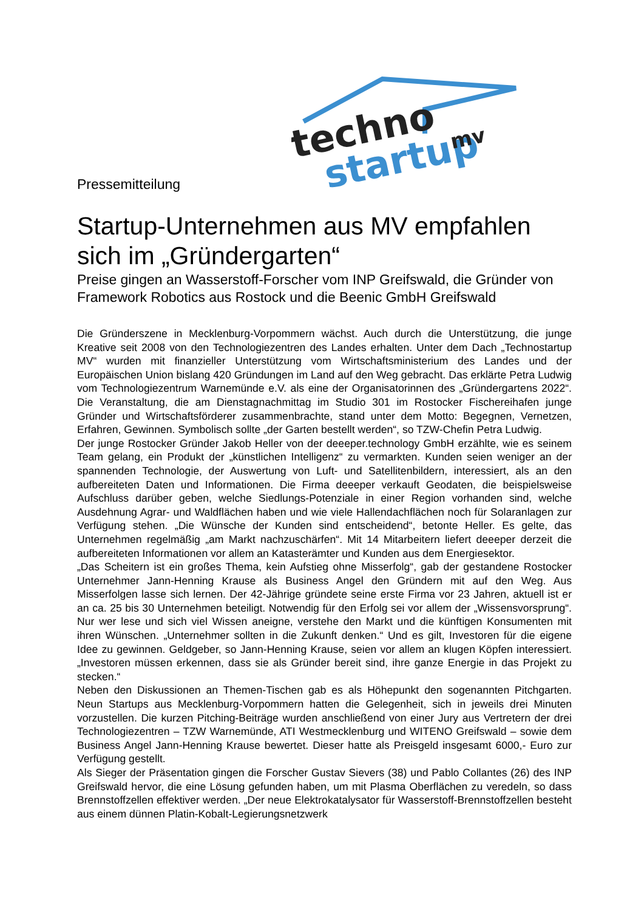techno
startup
mv
Pressemitteilung
Startup-Unternehmen aus MV empfahlen sich im „Gründergarten“
Preise gingen an Wasserstoff-Forscher vom INP Greifswald, die Gründer von Framework Robotics aus Rostock und die Beenic GmbH Greifswald
Die Gründerszene in Mecklenburg-Vorpommern wächst. Auch durch die Unterstützung, die junge Kreative seit 2008 von den Technologiezentren des Landes erhalten. Unter dem Dach „Technostartup MV“ wurden mit finanzieller Unterstützung vom Wirtschaftsministerium des Landes und der Europäischen Union bislang 420 Gründungen im Land auf den Weg gebracht. Das erklärte Petra Ludwig vom Technologiezentrum Warnemünde e.V. als eine der Organisatorinnen des „Gründergartens 2022“. Die Veranstaltung, die am Dienstagnachmittag im Studio 301 im Rostocker Fischereihafen junge Gründer und Wirtschaftsförderer zusammenbrachte, stand unter dem Motto: Begegnen, Vernetzen, Erfahren, Gewinnen. Symbolisch sollte „der Garten bestellt werden“, so TZW-Chefin Petra Ludwig.
Der junge Rostocker Gründer Jakob Heller von der deeeper.technology GmbH erzählte, wie es seinem Team gelang, ein Produkt der „künstlichen Intelligenz“ zu vermarkten. Kunden seien weniger an der spannenden Technologie, der Auswertung von Luft- und Satellitenbildern, interessiert, als an den aufbereiteten Daten und Informationen. Die Firma deeeper verkauft Geodaten, die beispielsweise Aufschluss darüber geben, welche Siedlungs-Potenziale in einer Region vorhanden sind, welche Ausdehnung Agrar- und Waldflächen haben und wie viele Hallendachflächen noch für Solaranlagen zur Verfügung stehen. „Die Wünsche der Kunden sind entscheidend“, betonte Heller. Es gelte, das Unternehmen regelmäßig „am Markt nachzuschärfen“. Mit 14 Mitarbeitern liefert deeeper derzeit die aufbereiteten Informationen vor allem an Katasterämter und Kunden aus dem Energiesektor.
„Das Scheitern ist ein großes Thema, kein Aufstieg ohne Misserfolg“, gab der gestandene Rostocker Unternehmer Jann-Henning Krause als Business Angel den Gründern mit auf den Weg. Aus Misserfolgen lasse sich lernen. Der 42-Jährige gründete seine erste Firma vor 23 Jahren, aktuell ist er an ca. 25 bis 30 Unternehmen beteiligt. Notwendig für den Erfolg sei vor allem der „Wissensvorsprung“. Nur wer lese und sich viel Wissen aneigne, verstehe den Markt und die künftigen Konsumenten mit ihren Wünschen. „Unternehmer sollten in die Zukunft denken.“ Und es gilt, Investoren für die eigene Idee zu gewinnen. Geldgeber, so Jann-Henning Krause, seien vor allem an klugen Köpfen interessiert. „Investoren müssen erkennen, dass sie als Gründer bereit sind, ihre ganze Energie in das Projekt zu stecken.“
Neben den Diskussionen an Themen-Tischen gab es als Höhepunkt den sogenannten Pitchgarten. Neun Startups aus Mecklenburg-Vorpommern hatten die Gelegenheit, sich in jeweils drei Minuten vorzustellen. Die kurzen Pitching-Beiträge wurden anschließend von einer Jury aus Vertretern der drei Technologiezentren – TZW Warnemünde, ATI Westmecklenburg und WITENO Greifswald – sowie dem Business Angel Jann-Henning Krause bewertet. Dieser hatte als Preisgeld insgesamt 6000,- Euro zur Verfügung gestellt.
Als Sieger der Präsentation gingen die Forscher Gustav Sievers (38) und Pablo Collantes (26) des INP Greifswald hervor, die eine Lösung gefunden haben, um mit Plasma Oberflächen zu veredeln, so dass Brennstoffzellen effektiver werden. „Der neue Elektrokatalysator für Wasserstoff-Brennstoffzellen besteht aus einem dünnen Platin-Kobalt-Legierungsnetzwerk